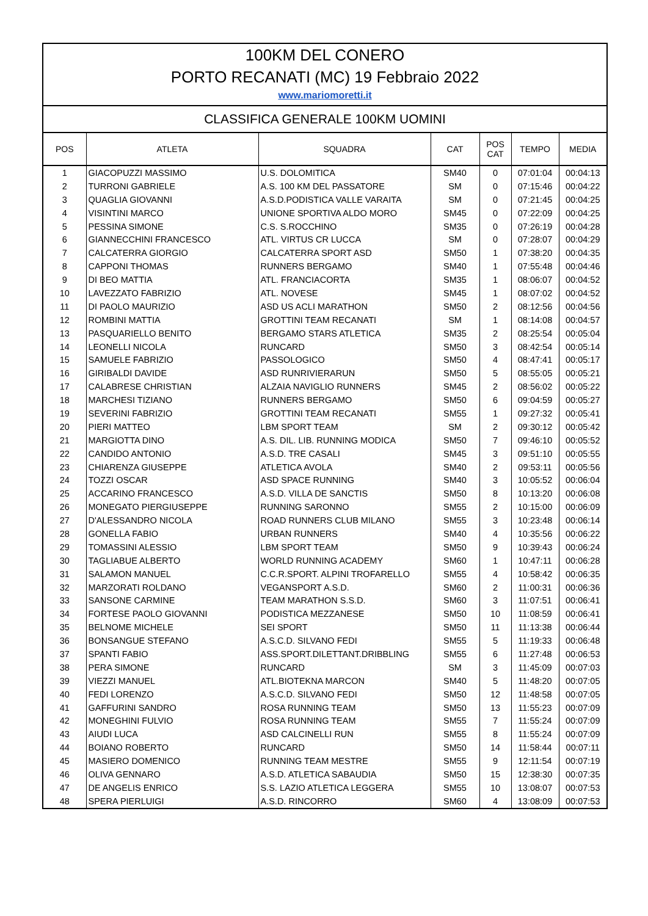100KM DEL CONERO
PORTO RECANATI (MC) 19 Febbraio 2022
www.mariomoretti.it
CLASSIFICA GENERALE 100KM UOMINI
| POS | ATLETA | SQUADRA | CAT | POS CAT | TEMPO | MEDIA |
| --- | --- | --- | --- | --- | --- | --- |
| 1 | GIACOPUZZI MASSIMO | U.S. DOLOMITICA | SM40 | 0 | 07:01:04 | 00:04:13 |
| 2 | TURRONI GABRIELE | A.S. 100 KM DEL PASSATORE | SM | 0 | 07:15:46 | 00:04:22 |
| 3 | QUAGLIA GIOVANNI | A.S.D.PODISTICA VALLE VARAITA | SM | 0 | 07:21:45 | 00:04:25 |
| 4 | VISINTINI MARCO | UNIONE SPORTIVA ALDO MORO | SM45 | 0 | 07:22:09 | 00:04:25 |
| 5 | PESSINA SIMONE | C.S. S.ROCCHINO | SM35 | 0 | 07:26:19 | 00:04:28 |
| 6 | GIANNECCHINI FRANCESCO | ATL. VIRTUS CR LUCCA | SM | 0 | 07:28:07 | 00:04:29 |
| 7 | CALCATERRA GIORGIO | CALCATERRA SPORT ASD | SM50 | 1 | 07:38:20 | 00:04:35 |
| 8 | CAPPONI THOMAS | RUNNERS BERGAMO | SM40 | 1 | 07:55:48 | 00:04:46 |
| 9 | DI BEO MATTIA | ATL. FRANCIACORTA | SM35 | 1 | 08:06:07 | 00:04:52 |
| 10 | LAVEZZATO FABRIZIO | ATL. NOVESE | SM45 | 1 | 08:07:02 | 00:04:52 |
| 11 | DI PAOLO MAURIZIO | ASD US ACLI MARATHON | SM50 | 2 | 08:12:56 | 00:04:56 |
| 12 | ROMBINI MATTIA | GROTTINI TEAM RECANATI | SM | 1 | 08:14:08 | 00:04:57 |
| 13 | PASQUARIELLO BENITO | BERGAMO STARS ATLETICA | SM35 | 2 | 08:25:54 | 00:05:04 |
| 14 | LEONELLI NICOLA | RUNCARD | SM50 | 3 | 08:42:54 | 00:05:14 |
| 15 | SAMUELE FABRIZIO | PASSOLOGICO | SM50 | 4 | 08:47:41 | 00:05:17 |
| 16 | GIRIBALDI DAVIDE | ASD RUNRIVIERARUN | SM50 | 5 | 08:55:05 | 00:05:21 |
| 17 | CALABRESE CHRISTIAN | ALZAIA NAVIGLIO RUNNERS | SM45 | 2 | 08:56:02 | 00:05:22 |
| 18 | MARCHESI TIZIANO | RUNNERS BERGAMO | SM50 | 6 | 09:04:59 | 00:05:27 |
| 19 | SEVERINI FABRIZIO | GROTTINI TEAM RECANATI | SM55 | 1 | 09:27:32 | 00:05:41 |
| 20 | PIERI MATTEO | LBM SPORT TEAM | SM | 2 | 09:30:12 | 00:05:42 |
| 21 | MARGIOTTA DINO | A.S. DIL. LIB. RUNNING MODICA | SM50 | 7 | 09:46:10 | 00:05:52 |
| 22 | CANDIDO ANTONIO | A.S.D. TRE CASALI | SM45 | 3 | 09:51:10 | 00:05:55 |
| 23 | CHIARENZA GIUSEPPE | ATLETICA AVOLA | SM40 | 2 | 09:53:11 | 00:05:56 |
| 24 | TOZZI OSCAR | ASD SPACE RUNNING | SM40 | 3 | 10:05:52 | 00:06:04 |
| 25 | ACCARINO FRANCESCO | A.S.D. VILLA DE SANCTIS | SM50 | 8 | 10:13:20 | 00:06:08 |
| 26 | MONEGATO PIERGIUSEPPE | RUNNING SARONNO | SM55 | 2 | 10:15:00 | 00:06:09 |
| 27 | D'ALESSANDRO NICOLA | ROAD RUNNERS CLUB MILANO | SM55 | 3 | 10:23:48 | 00:06:14 |
| 28 | GONELLA FABIO | URBAN RUNNERS | SM40 | 4 | 10:35:56 | 00:06:22 |
| 29 | TOMASSINI ALESSIO | LBM SPORT TEAM | SM50 | 9 | 10:39:43 | 00:06:24 |
| 30 | TAGLIABUE ALBERTO | WORLD RUNNING ACADEMY | SM60 | 1 | 10:47:11 | 00:06:28 |
| 31 | SALAMON MANUEL | C.C.R.SPORT. ALPINI TROFARELLO | SM55 | 4 | 10:58:42 | 00:06:35 |
| 32 | MARZORATI ROLDANO | VEGANSPORT A.S.D. | SM60 | 2 | 11:00:31 | 00:06:36 |
| 33 | SANSONE CARMINE | TEAM MARATHON S.S.D. | SM60 | 3 | 11:07:51 | 00:06:41 |
| 34 | FORTESE PAOLO GIOVANNI | PODISTICA MEZZANESE | SM50 | 10 | 11:08:59 | 00:06:41 |
| 35 | BELNOME MICHELE | SEI SPORT | SM50 | 11 | 11:13:38 | 00:06:44 |
| 36 | BONSANGUE STEFANO | A.S.C.D. SILVANO FEDI | SM55 | 5 | 11:19:33 | 00:06:48 |
| 37 | SPANTI FABIO | ASS.SPORT.DILETTANT.DRIBBLING | SM55 | 6 | 11:27:48 | 00:06:53 |
| 38 | PERA SIMONE | RUNCARD | SM | 3 | 11:45:09 | 00:07:03 |
| 39 | VIEZZI MANUEL | ATL.BIOTEKNA MARCON | SM40 | 5 | 11:48:20 | 00:07:05 |
| 40 | FEDI LORENZO | A.S.C.D. SILVANO FEDI | SM50 | 12 | 11:48:58 | 00:07:05 |
| 41 | GAFFURINI SANDRO | ROSA RUNNING TEAM | SM50 | 13 | 11:55:23 | 00:07:09 |
| 42 | MONEGHINI FULVIO | ROSA RUNNING TEAM | SM55 | 7 | 11:55:24 | 00:07:09 |
| 43 | AIUDI LUCA | ASD CALCINELLI RUN | SM55 | 8 | 11:55:24 | 00:07:09 |
| 44 | BOIANO ROBERTO | RUNCARD | SM50 | 14 | 11:58:44 | 00:07:11 |
| 45 | MASIERO DOMENICO | RUNNING TEAM MESTRE | SM55 | 9 | 12:11:54 | 00:07:19 |
| 46 | OLIVA GENNARO | A.S.D. ATLETICA SABAUDIA | SM50 | 15 | 12:38:30 | 00:07:35 |
| 47 | DE ANGELIS ENRICO | S.S. LAZIO ATLETICA LEGGERA | SM55 | 10 | 13:08:07 | 00:07:53 |
| 48 | SPERA PIERLUIGI | A.S.D. RINCORRO | SM60 | 4 | 13:08:09 | 00:07:53 |